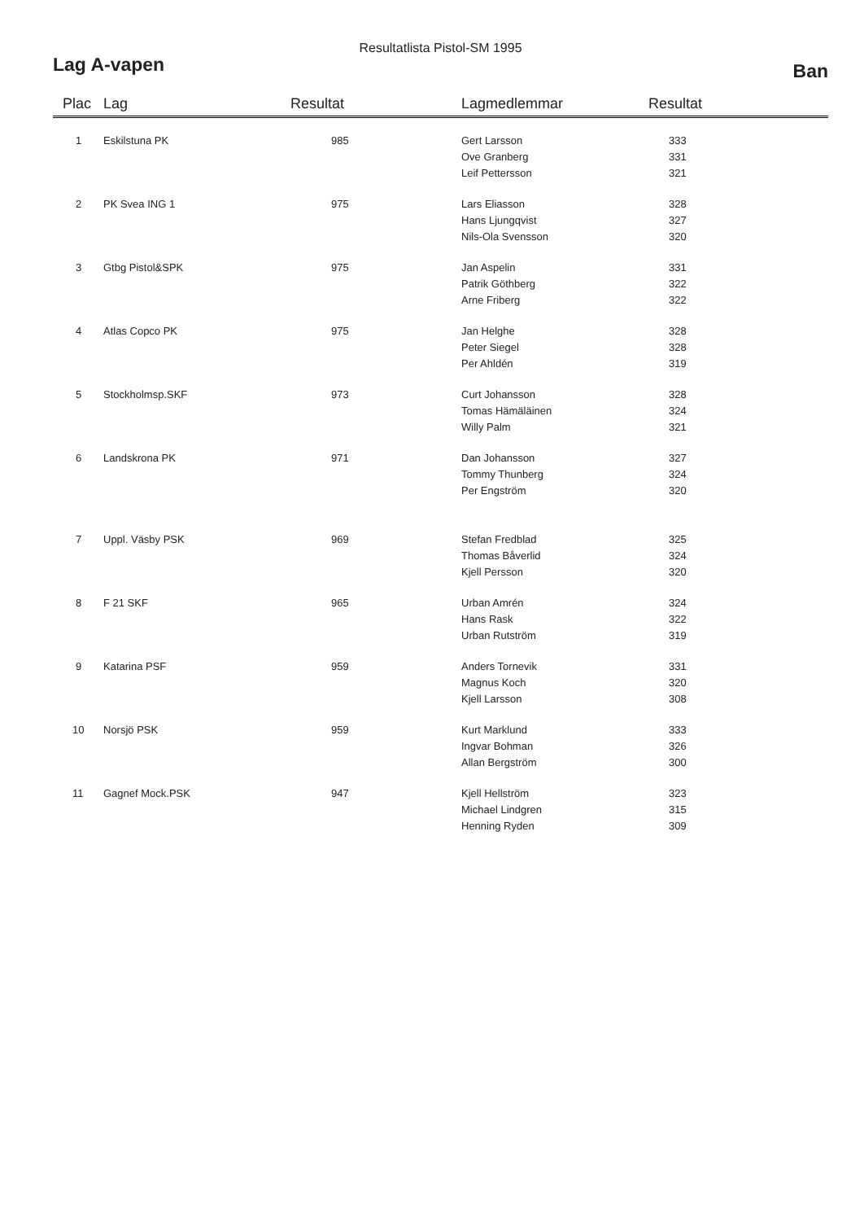Resultatlista Pistol-SM 1995
Lag A-vapen Ban
| Plac | Lag | Resultat | Lagmedlemmar | Resultat |
| --- | --- | --- | --- | --- |
| 1 | Eskilstuna PK | 985 | Gert Larsson Ove Granberg Leif Pettersson | 333 331 321 |
| 2 | PK Svea ING 1 | 975 | Lars Eliasson Hans Ljungqvist Nils-Ola Svensson | 328 327 320 |
| 3 | Gtbg Pistol&SPK | 975 | Jan Aspelin Patrik Göthberg Arne Friberg | 331 322 322 |
| 4 | Atlas Copco PK | 975 | Jan Helghe Peter Siegel Per Ahldén | 328 328 319 |
| 5 | Stockholmsp.SKF | 973 | Curt Johansson Tomas Hämäläinen Willy Palm | 328 324 321 |
| 6 | Landskrona PK | 971 | Dan Johansson Tommy Thunberg Per Engström | 327 324 320 |
| 7 | Uppl. Väsby PSK | 969 | Stefan Fredblad Thomas Båverlid Kjell Persson | 325 324 320 |
| 8 | F 21 SKF | 965 | Urban Amrén Hans Rask Urban Rutström | 324 322 319 |
| 9 | Katarina PSF | 959 | Anders Tornevik Magnus Koch Kjell Larsson | 331 320 308 |
| 10 | Norsjö PSK | 959 | Kurt Marklund Ingvar Bohman Allan Bergström | 333 326 300 |
| 11 | Gagnef Mock.PSK | 947 | Kjell Hellström Michael Lindgren Henning Ryden | 323 315 309 |